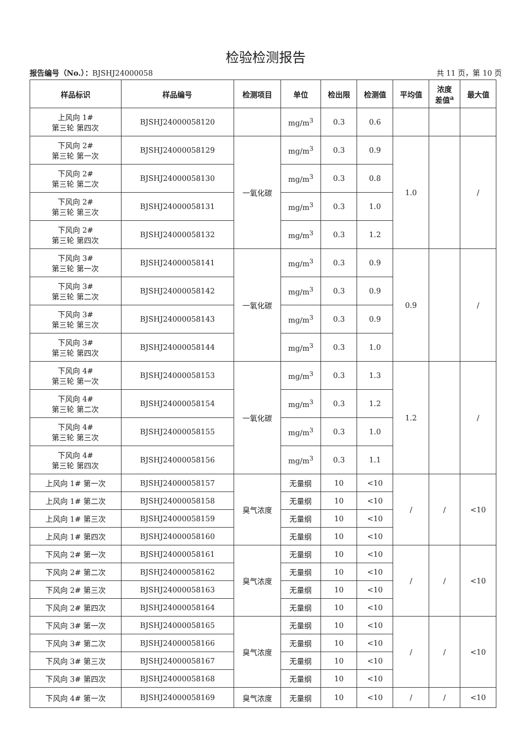检验检测报告
报告编号（No.）：BJSHJ24000058 共 11 页，第 10 页
| 样品标识 | 样品编号 | 检测项目 | 单位 | 检出限 | 检测值 | 平均值 | 浓度 差值<sup>a</sup> | 最大值 |
| --- | --- | --- | --- | --- | --- | --- | --- | --- |
| 上风向 1# 第三轮 第四次 | BJSHJ24000058120 | | mg/m<sup>3</sup> | 0.3 | 0.6 | | | |
| 下风向 2# 第三轮 第一次 | BJSHJ24000058129 | 一氧化碳 | mg/m<sup>3</sup> | 0.3 | 0.9 | 1.0 | | / |
| 下风向 2# 第三轮 第二次 | BJSHJ24000058130 | | mg/m<sup>3</sup> | 0.3 | 0.8 | | | |
| 下风向 2# 第三轮 第三次 | BJSHJ24000058131 | | mg/m<sup>3</sup> | 0.3 | 1.0 | | | |
| 下风向 2# 第三轮 第四次 | BJSHJ24000058132 | | mg/m<sup>3</sup> | 0.3 | 1.2 | | | |
| 下风向 3# 第三轮 第一次 | BJSHJ24000058141 | 一氧化碳 | mg/m<sup>3</sup> | 0.3 | 0.9 | 0.9 | | / |
| 下风向 3# 第三轮 第二次 | BJSHJ24000058142 | | mg/m<sup>3</sup> | 0.3 | 0.9 | | | |
| 下风向 3# 第三轮 第三次 | BJSHJ24000058143 | | mg/m<sup>3</sup> | 0.3 | 0.9 | | | |
| 下风向 3# 第三轮 第四次 | BJSHJ24000058144 | | mg/m<sup>3</sup> | 0.3 | 1.0 | | | |
| 下风向 4# 第三轮 第一次 | BJSHJ24000058153 | 一氧化碳 | mg/m<sup>3</sup> | 0.3 | 1.3 | 1.2 | | / |
| 下风向 4# 第三轮 第二次 | BJSHJ24000058154 | | mg/m<sup>3</sup> | 0.3 | 1.2 | | | |
| 下风向 4# 第三轮 第三次 | BJSHJ24000058155 | | mg/m<sup>3</sup> | 0.3 | 1.0 | | | |
| 下风向 4# 第三轮 第四次 | BJSHJ24000058156 | | mg/m<sup>3</sup> | 0.3 | 1.1 | | | |
| 上风向 1# 第一次 | BJSHJ24000058157 | 臭气浓度 | 无量纲 | 10 | <10 | / | / | <10 |
| 上风向 1# 第二次 | BJSHJ24000058158 | | 无量纲 | 10 | <10 | | | |
| 上风向 1# 第三次 | BJSHJ24000058159 | | 无量纲 | 10 | <10 | | | |
| 上风向 1# 第四次 | BJSHJ24000058160 | | 无量纲 | 10 | <10 | | | |
| 下风向 2# 第一次 | BJSHJ24000058161 | 臭气浓度 | 无量纲 | 10 | <10 | / | / | <10 |
| 下风向 2# 第二次 | BJSHJ24000058162 | | 无量纲 | 10 | <10 | | | |
| 下风向 2# 第三次 | BJSHJ24000058163 | | 无量纲 | 10 | <10 | | | |
| 下风向 2# 第四次 | BJSHJ24000058164 | | 无量纲 | 10 | <10 | | | |
| 下风向 3# 第一次 | BJSHJ24000058165 | 臭气浓度 | 无量纲 | 10 | <10 | / | / | <10 |
| 下风向 3# 第二次 | BJSHJ24000058166 | | 无量纲 | 10 | <10 | | | |
| 下风向 3# 第三次 | BJSHJ24000058167 | | 无量纲 | 10 | <10 | | | |
| 下风向 3# 第四次 | BJSHJ24000058168 | | 无量纲 | 10 | <10 | | | |
| 下风向 4# 第一次 | BJSHJ24000058169 | 臭气浓度 | 无量纲 | 10 | <10 | / | / | <10 |